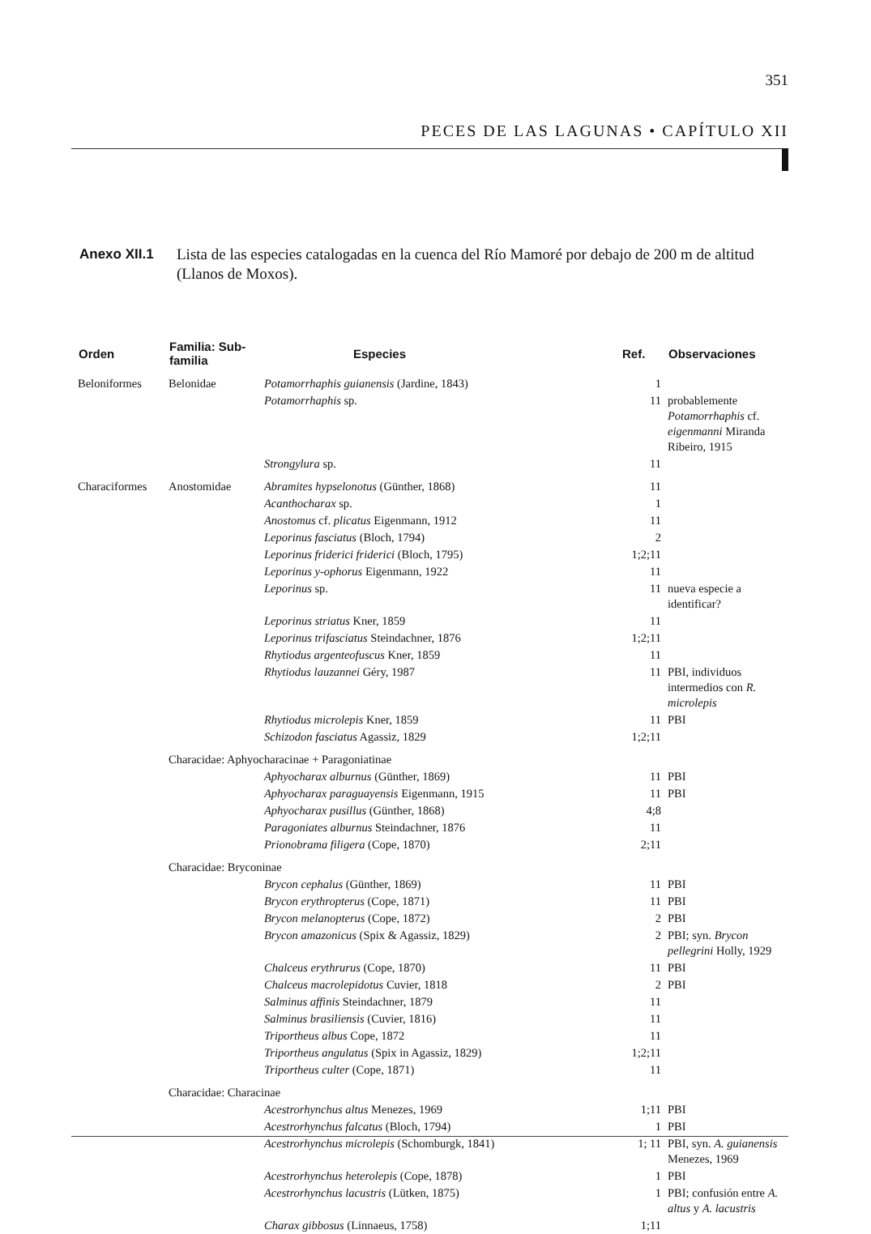351
PECES DE LAS LAGUNAS • CAPÍTULO XII
Anexo XII.1 Lista de las especies catalogadas en la cuenca del Río Mamoré por debajo de 200 m de altitud (Llanos de Moxos).
| Orden | Familia: Sub-familia | Especies | Ref. | Observaciones |
| --- | --- | --- | --- | --- |
| Beloniformes | Belonidae | Potamorrhaphis guianensis (Jardine, 1843) | 1 | |
| | | Potamorrhaphis sp. | 11 | probablemente Potamorrhaphis cf. eigenmanni Miranda Ribeiro, 1915 |
| | | Strongylura sp. | 11 | |
| Characiformes | Anostomidae | Abramites hypselonotus (Günther, 1868) | 11 | |
| | | Acanthocharax sp. | 1 | |
| | | Anostomus cf. plicatus Eigenmann, 1912 | 11 | |
| | | Leporinus fasciatus (Bloch, 1794) | 2 | |
| | | Leporinus friderici friderici (Bloch, 1795) | 1;2;11 | |
| | | Leporinus y-ophorus Eigenmann, 1922 | 11 | |
| | | Leporinus sp. | 11 | nueva especie a identificar? |
| | | Leporinus striatus Kner, 1859 | 11 | |
| | | Leporinus trifasciatus Steindachner, 1876 | 1;2;11 | |
| | | Rhytiodus argenteofuscus Kner, 1859 | 11 | |
| | | Rhytiodus lauzannei Géry, 1987 | 11 | PBI, individuos intermedios con R. microlepis |
| | | Rhytiodus microlepis Kner, 1859 | 11 | PBI |
| | | Schizodon fasciatus Agassiz, 1829 | 1;2;11 | |
| | Characidae: Aphyocharacinae + Paragoniatinae | | | |
| | | Aphyocharax alburnus (Günther, 1869) | 11 | PBI |
| | | Aphyocharax paraguayensis Eigenmann, 1915 | 11 | PBI |
| | | Aphyocharax pusillus (Günther, 1868) | 4;8 | |
| | | Paragoniates alburnus Steindachner, 1876 | 11 | |
| | | Prionobrama filigera (Cope, 1870) | 2;11 | |
| | Characidae: Bryconinae | | | |
| | | Brycon cephalus (Günther, 1869) | 11 | PBI |
| | | Brycon erythropterus (Cope, 1871) | 11 | PBI |
| | | Brycon melanopterus (Cope, 1872) | 2 | PBI |
| | | Brycon amazonicus (Spix & Agassiz, 1829) | 2 | PBI; syn. Brycon pellegrini Holly, 1929 |
| | | Chalceus erythrurus (Cope, 1870) | 11 | PBI |
| | | Chalceus macrolepidotus Cuvier, 1818 | 2 | PBI |
| | | Salminus affinis Steindachner, 1879 | 11 | |
| | | Salminus brasiliensis (Cuvier, 1816) | 11 | |
| | | Triportheus albus Cope, 1872 | 11 | |
| | | Triportheus angulatus (Spix in Agassiz, 1829) | 1;2;11 | |
| | | Triportheus culter (Cope, 1871) | 11 | |
| | Characidae: Characinae | | | |
| | | Acestrorhynchus altus Menezes, 1969 | 1;11 | PBI |
| | | Acestrorhynchus falcatus (Bloch, 1794) | 1 | PBI |
| | | Acestrorhynchus microlepis (Schomburgk, 1841) | 1; 11 | PBI, syn. A. guianensis Menezes, 1969 |
| | | Acestrorhynchus heterolepis (Cope, 1878) | 1 | PBI |
| | | Acestrorhynchus lacustris (Lütken, 1875) | 1 | PBI; confusión entre A. altus y A. lacustris |
| | | Charax gibbosus (Linnaeus, 1758) | 1;11 | |